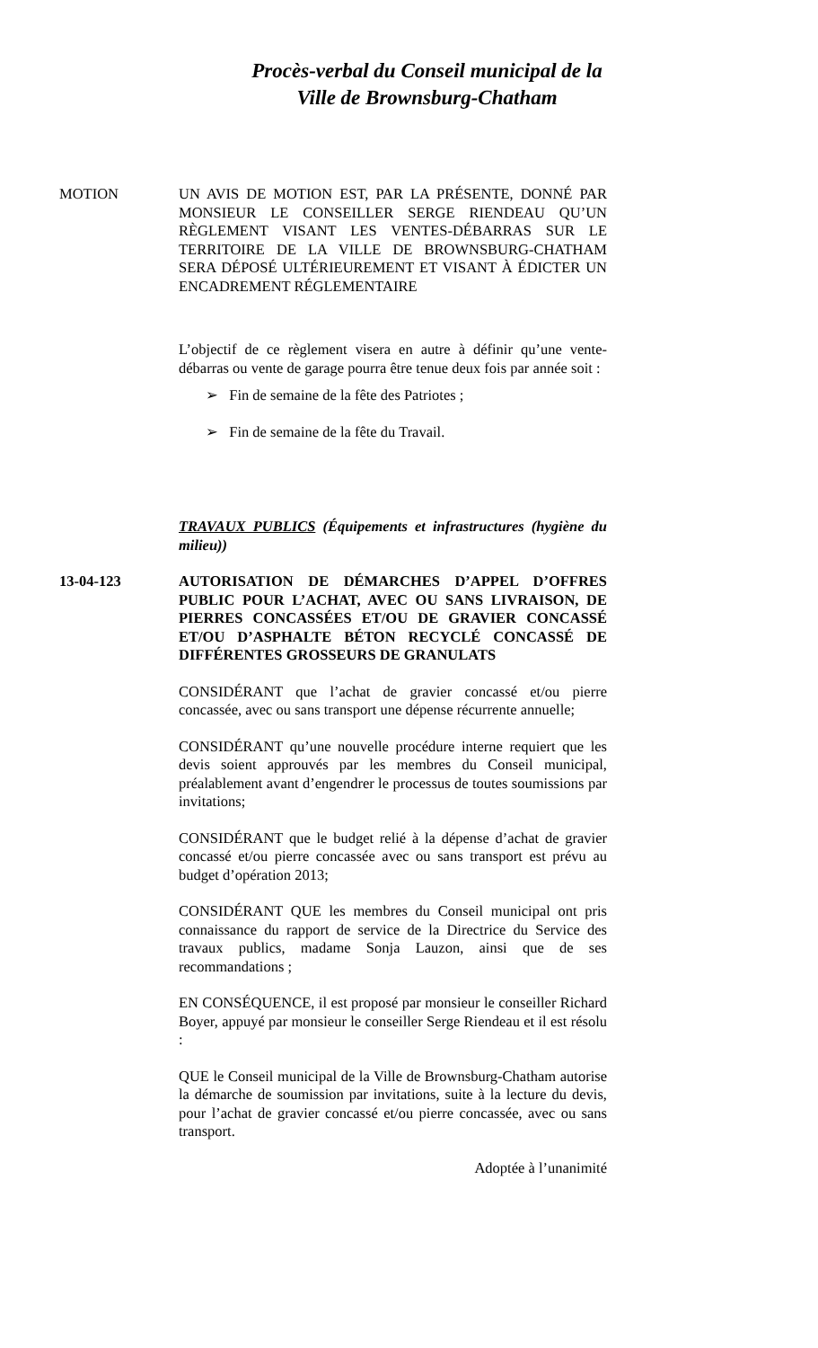Procès-verbal du Conseil municipal de la
Ville de Brownsburg-Chatham
MOTION UN AVIS DE MOTION EST, PAR LA PRÉSENTE, DONNÉ PAR MONSIEUR LE CONSEILLER SERGE RIENDEAU QU’UN RÈGLEMENT VISANT LES VENTES-DÉBARRAS SUR LE TERRITOIRE DE LA VILLE DE BROWNSBURG-CHATHAM SERA DÉPOSÉ ULTÉRIEUREMENT ET VISANT À ÉDICTER UN ENCADREMENT RÉGLEMENTAIRE
L’objectif de ce règlement visera en autre à définir qu’une vente-débarras ou vente de garage pourra être tenue deux fois par année soit :
➢ Fin de semaine de la fête des Patriotes ;
➢ Fin de semaine de la fête du Travail.
TRAVAUX PUBLICS (Équipements et infrastructures (hygiène du milieu))
13-04-123 AUTORISATION DE DÉMARCHES D’APPEL D’OFFRES PUBLIC POUR L’ACHAT, AVEC OU SANS LIVRAISON, DE PIERRES CONCASSÉES ET/OU DE GRAVIER CONCASSÉ ET/OU D’ASPHALTE BÉTON RECYCLÉ CONCASSÉ DE DIFFÉRENTES GROSSEURS DE GRANULATS
CONSIDÉRANT que l’achat de gravier concassé et/ou pierre concassée, avec ou sans transport une dépense récurrente annuelle;
CONSIDÉRANT qu’une nouvelle procédure interne requiert que les devis soient approuvés par les membres du Conseil municipal, préalablement avant d’engendrer le processus de toutes soumissions par invitations;
CONSIDÉRANT que le budget relié à la dépense d’achat de gravier concassé et/ou pierre concassée avec ou sans transport est prévu au budget d’opération 2013;
CONSIDÉRANT QUE les membres du Conseil municipal ont pris connaissance du rapport de service de la Directrice du Service des travaux publics, madame Sonja Lauzon, ainsi que de ses recommandations ;
EN CONSÉQUENCE, il est proposé par monsieur le conseiller Richard Boyer, appuyé par monsieur le conseiller Serge Riendeau et il est résolu :
QUE le Conseil municipal de la Ville de Brownsburg-Chatham autorise la démarche de soumission par invitations, suite à la lecture du devis, pour l’achat de gravier concassé et/ou pierre concassée, avec ou sans transport.
Adoptée à l’unanimité